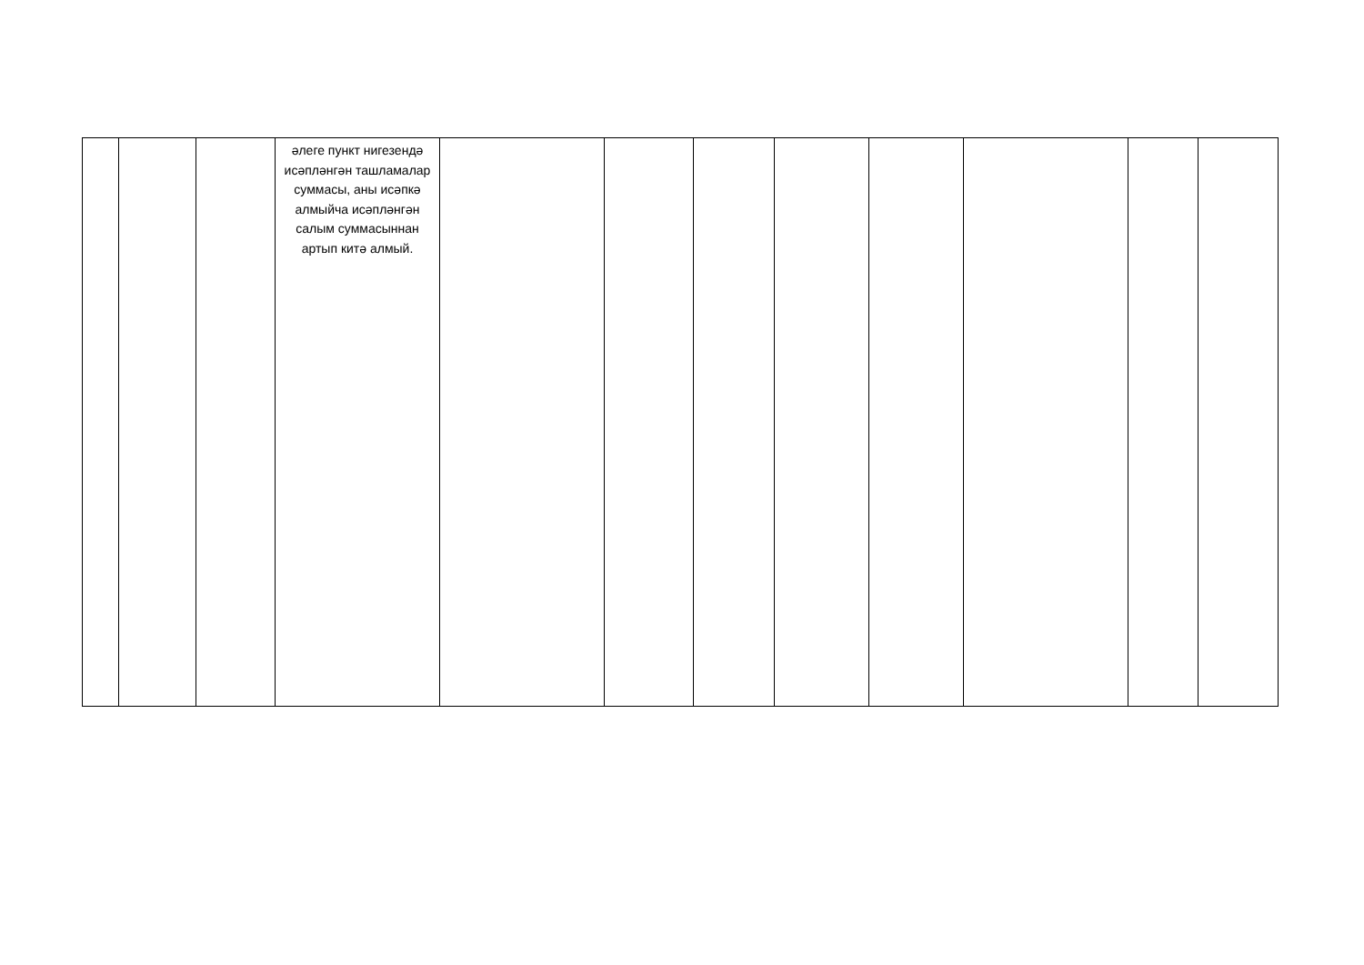| | | | әлеге пункт нигезендә исәпләнгән ташламалар суммасы, аны исәпкә алмыйча исәпләнгән салым суммасыннан артып китә алмый. | | | | | | | | |